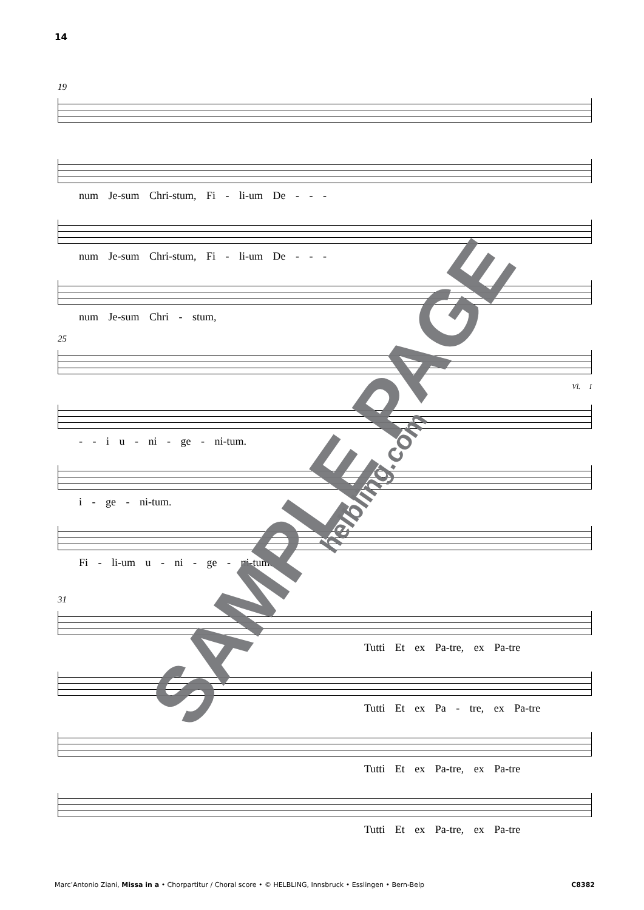14
19
num Je-sum Chri-stum, Fi - li-um De - - -
num Je-sum Chri-stum, Fi - li-um De - - -
num Je-sum Chri - stum,
25
Vl. I
- - i u - ni - ge - ni-tum.
i - ge - ni-tum.
Fi - li-um u - ni - ge - ni-tum.
31
Tutti Et ex Pa-tre, ex Pa-tre
Tutti Et ex Pa - tre, ex Pa-tre
Tutti Et ex Pa-tre, ex Pa-tre
Tutti Et ex Pa-tre, ex Pa-tre
SAMPLE PAGE helbling.com
Marc’Antonio Ziani, Missa in a • Chorpartitur / Choral score • © HELBLING, Innsbruck • Esslingen • Bern-Belp C8382